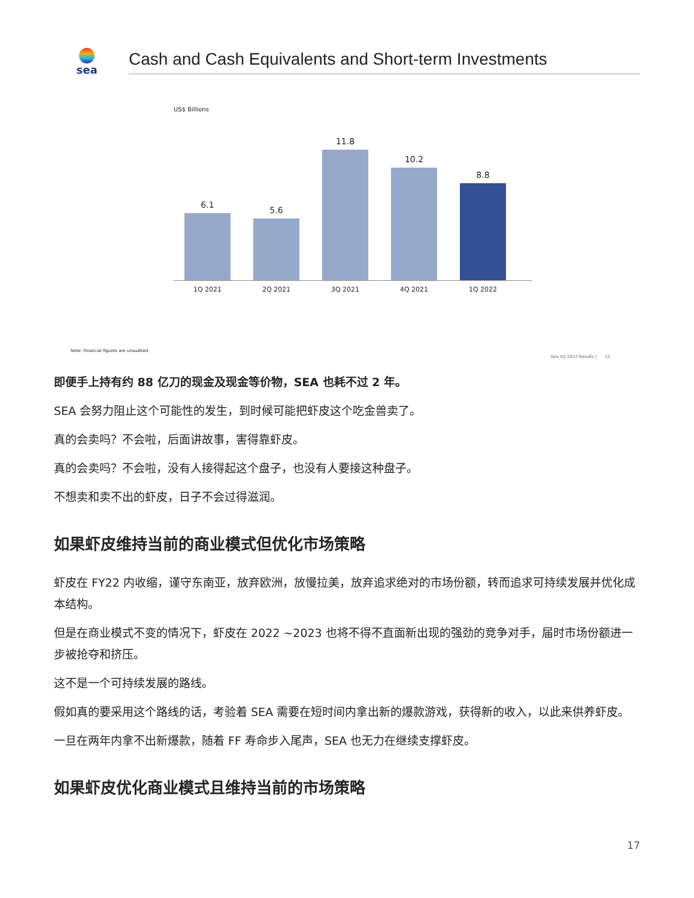sea
Cash and Cash Equivalents and Short-term Investments
US$ Billions
6.1
5.6
11.8
10.2
8.8
1Q 2021 2Q 2021 3Q 2021 4Q 2021 1Q 2022
Note: Financial figures are unaudited.
Sea 1Q 2022 Results | 12
即便手上持有约 88 亿刀的现金及现金等价物，SEA 也耗不过 2 年。
SEA 会努力阻止这个可能性的发生，到时候可能把虾皮这个吃金兽卖了。
真的会卖吗？不会啦，后面讲故事，害得靠虾皮。
真的会卖吗？不会啦，没有人接得起这个盘子，也没有人要接这种盘子。
不想卖和卖不出的虾皮，日子不会过得滋润。
如果虾皮维持当前的商业模式但优化市场策略
虾皮在 FY22 内收缩，谨守东南亚，放弃欧洲，放慢拉美，放弃追求绝对的市场份额，转而追求可持续发展并优化成本结构。
但是在商业模式不变的情况下，虾皮在 2022 ~2023 也将不得不直面新出现的强劲的竞争对手，届时市场份额进一步被抢夺和挤压。
这不是一个可持续发展的路线。
假如真的要采用这个路线的话，考验着 SEA 需要在短时间内拿出新的爆款游戏，获得新的收入，以此来供养虾皮。
一旦在两年内拿不出新爆款，随着 FF 寿命步入尾声，SEA 也无力在继续支撑虾皮。
如果虾皮优化商业模式且维持当前的市场策略
17